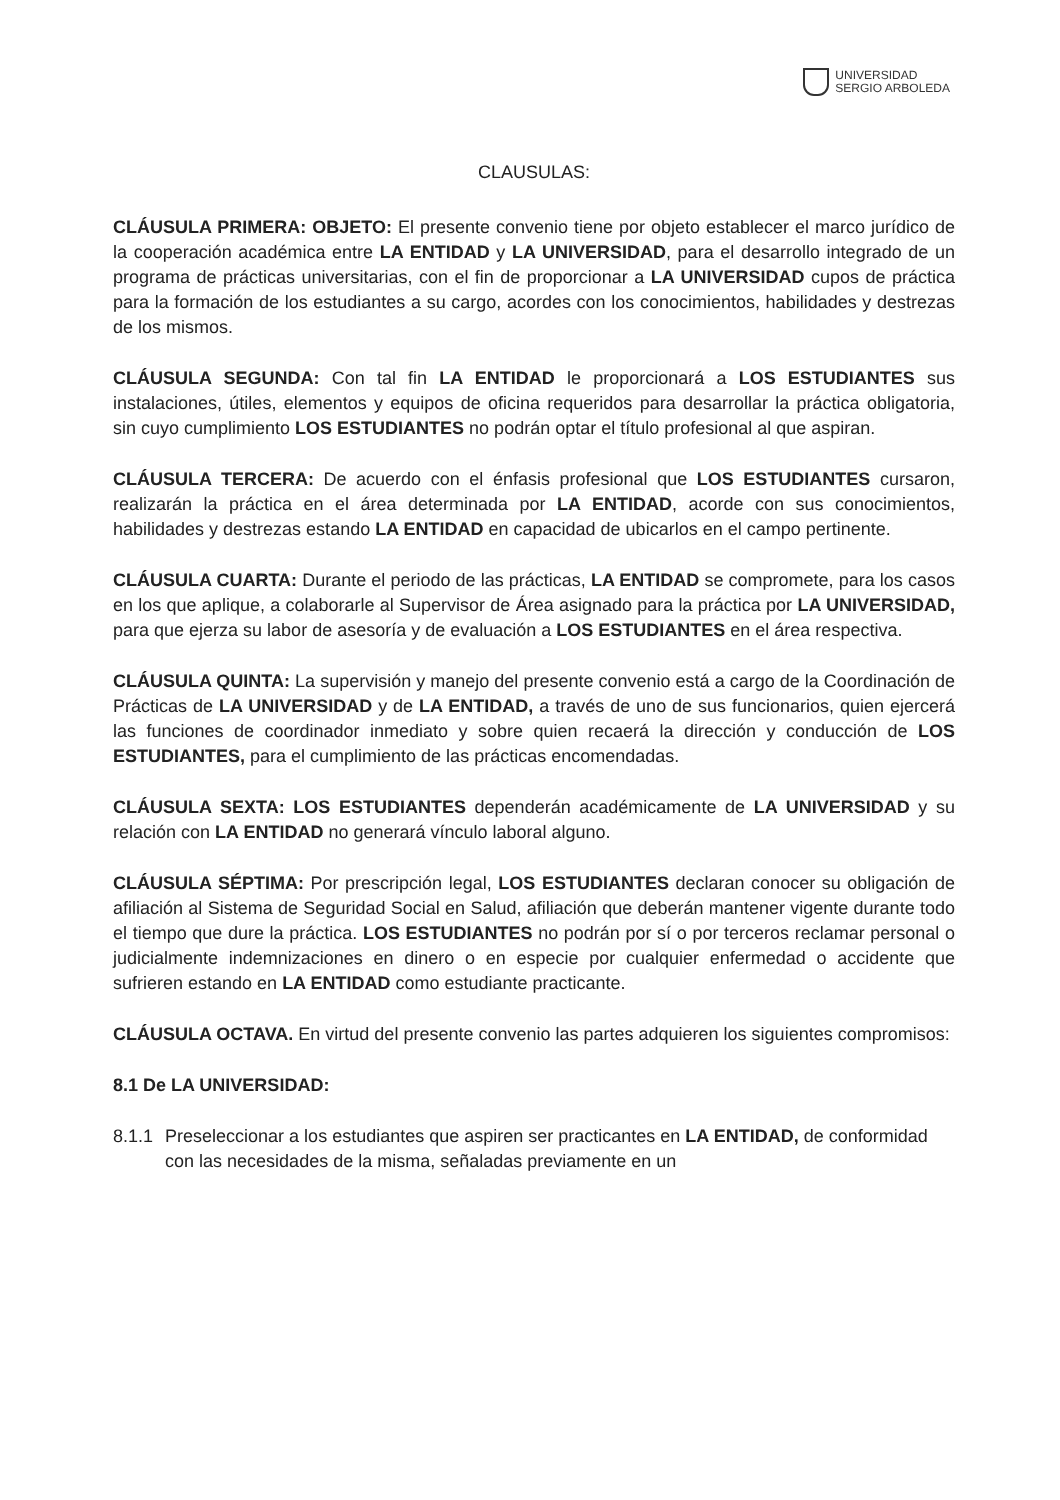UNIVERSIDAD
SERGIO ARBOLEDA
CLAUSULAS:
CLÁUSULA PRIMERA: OBJETO: El presente convenio tiene por objeto establecer el marco jurídico de la cooperación académica entre LA ENTIDAD y LA UNIVERSIDAD, para el desarrollo integrado de un programa de prácticas universitarias, con el fin de proporcionar a LA UNIVERSIDAD cupos de práctica para la formación de los estudiantes a su cargo, acordes con los conocimientos, habilidades y destrezas de los mismos.
CLÁUSULA SEGUNDA: Con tal fin LA ENTIDAD le proporcionará a LOS ESTUDIANTES sus instalaciones, útiles, elementos y equipos de oficina requeridos para desarrollar la práctica obligatoria, sin cuyo cumplimiento LOS ESTUDIANTES no podrán optar el título profesional al que aspiran.
CLÁUSULA TERCERA: De acuerdo con el énfasis profesional que LOS ESTUDIANTES cursaron, realizarán la práctica en el área determinada por LA ENTIDAD, acorde con sus conocimientos, habilidades y destrezas estando LA ENTIDAD en capacidad de ubicarlos en el campo pertinente.
CLÁUSULA CUARTA: Durante el periodo de las prácticas, LA ENTIDAD se compromete, para los casos en los que aplique, a colaborarle al Supervisor de Área asignado para la práctica por LA UNIVERSIDAD, para que ejerza su labor de asesoría y de evaluación a LOS ESTUDIANTES en el área respectiva.
CLÁUSULA QUINTA: La supervisión y manejo del presente convenio está a cargo de la Coordinación de Prácticas de LA UNIVERSIDAD y de LA ENTIDAD, a través de uno de sus funcionarios, quien ejercerá las funciones de coordinador inmediato y sobre quien recaerá la dirección y conducción de LOS ESTUDIANTES, para el cumplimiento de las prácticas encomendadas.
CLÁUSULA SEXTA: LOS ESTUDIANTES dependerán académicamente de LA UNIVERSIDAD y su relación con LA ENTIDAD no generará vínculo laboral alguno.
CLÁUSULA SÉPTIMA: Por prescripción legal, LOS ESTUDIANTES declaran conocer su obligación de afiliación al Sistema de Seguridad Social en Salud, afiliación que deberán mantener vigente durante todo el tiempo que dure la práctica. LOS ESTUDIANTES no podrán por sí o por terceros reclamar personal o judicialmente indemnizaciones en dinero o en especie por cualquier enfermedad o accidente que sufrieren estando en LA ENTIDAD como estudiante practicante.
CLÁUSULA OCTAVA. En virtud del presente convenio las partes adquieren los siguientes compromisos:
8.1 De LA UNIVERSIDAD:
8.1.1 Preseleccionar a los estudiantes que aspiren ser practicantes en LA ENTIDAD, de conformidad con las necesidades de la misma, señaladas previamente en un